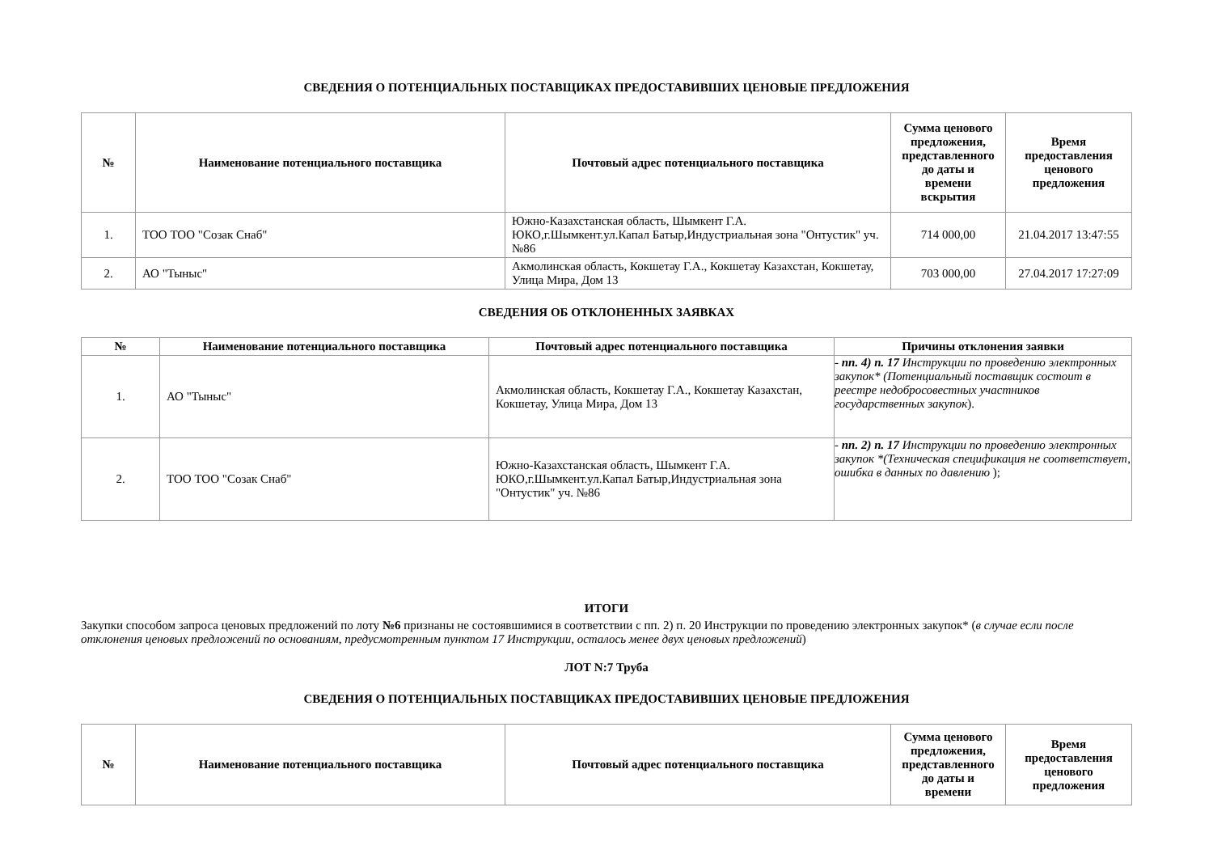СВЕДЕНИЯ О ПОТЕНЦИАЛЬНЫХ ПОСТАВЩИКАХ ПРЕДОСТАВИВШИХ ЦЕНОВЫЕ ПРЕДЛОЖЕНИЯ
| № | Наименование потенциального поставщика | Почтовый адрес потенциального поставщика | Сумма ценового предложения, представленного до даты и времени вскрытия | Время предоставления ценового предложения |
| --- | --- | --- | --- | --- |
| 1. | ТОО ТОО "Созак Снаб" | Южно-Казахстанская область, Шымкент Г.А. ЮКО,г.Шымкент.ул.Капал Батыр,Индустриальная зона "Онтустик" уч. №86 | 714 000,00 | 21.04.2017 13:47:55 |
| 2. | АО "Тыныс" | Акмолинская область, Кокшетау Г.А., Кокшетау Казахстан, Кокшетау, Улица Мира, Дом 13 | 703 000,00 | 27.04.2017 17:27:09 |
СВЕДЕНИЯ ОБ ОТКЛОНЕННЫХ ЗАЯВКАХ
| № | Наименование потенциального поставщика | Почтовый адрес потенциального поставщика | Причины отклонения заявки |
| --- | --- | --- | --- |
| 1. | АО "Тыныс" | Акмолинская область, Кокшетау Г.А., Кокшетау Казахстан, Кокшетау, Улица Мира, Дом 13 | - пп. 4) п. 17 Инструкции по проведению электронных закупок* (Потенциальный поставщик состоит в реестре недобросовестных участников государственных закупок ). |
| 2. | ТОО ТОО "Созак Снаб" | Южно-Казахстанская область, Шымкент Г.А. ЮКО,г.Шымкент.ул.Капал Батыр,Индустриальная зона "Онтустик" уч. №86 | - пп. 2) п. 17 Инструкции по проведению электронных закупок *(Техническая спецификация не соответствует, ошибка в данных по давлению ); |
ИТОГИ
Закупки способом запроса ценовых предложений по лоту №6 признаны не состоявшимися в соответствии с пп. 2) п. 20 Инструкции по проведению электронных закупок* (в случае если после отклонения ценовых предложений по основаниям, предусмотренным пунктом 17 Инструкции, осталось менее двух ценовых предложений)
ЛОТ N:7 Труба
СВЕДЕНИЯ О ПОТЕНЦИАЛЬНЫХ ПОСТАВЩИКАХ ПРЕДОСТАВИВШИХ ЦЕНОВЫЕ ПРЕДЛОЖЕНИЯ
| № | Наименование потенциального поставщика | Почтовый адрес потенциального поставщика | Сумма ценового предложения, представленного до даты и времени | Время предоставления ценового предложения |
| --- | --- | --- | --- | --- |